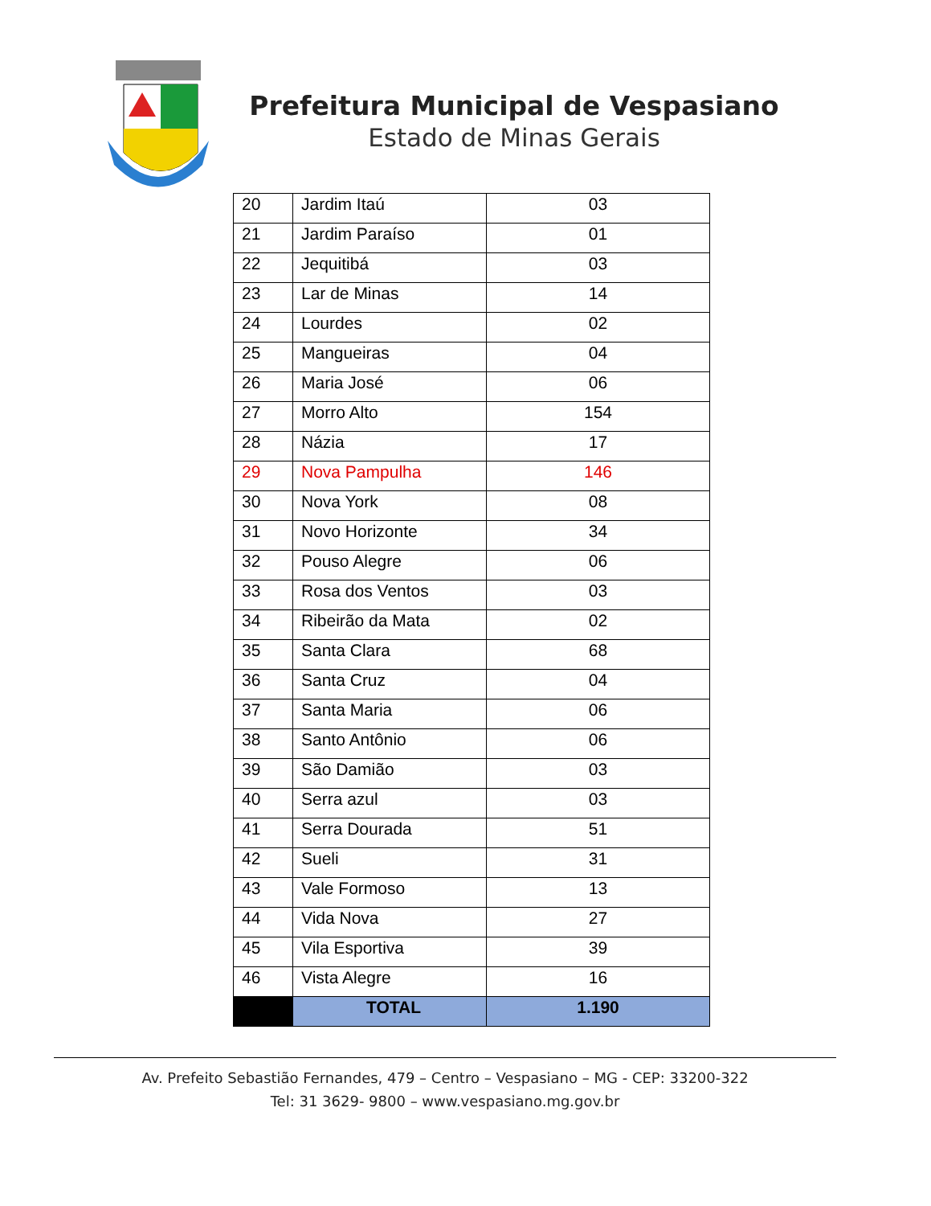Prefeitura Municipal de Vespasiano
Estado de Minas Gerais
| 20 | Jardim Itaú | 03 |
| 21 | Jardim Paraíso | 01 |
| 22 | Jequitibá | 03 |
| 23 | Lar de Minas | 14 |
| 24 | Lourdes | 02 |
| 25 | Mangueiras | 04 |
| 26 | Maria José | 06 |
| 27 | Morro Alto | 154 |
| 28 | Názia | 17 |
| 29 | Nova Pampulha | 146 |
| 30 | Nova York | 08 |
| 31 | Novo Horizonte | 34 |
| 32 | Pouso Alegre | 06 |
| 33 | Rosa dos Ventos | 03 |
| 34 | Ribeirão da Mata | 02 |
| 35 | Santa Clara | 68 |
| 36 | Santa Cruz | 04 |
| 37 | Santa Maria | 06 |
| 38 | Santo Antônio | 06 |
| 39 | São Damião | 03 |
| 40 | Serra azul | 03 |
| 41 | Serra Dourada | 51 |
| 42 | Sueli | 31 |
| 43 | Vale Formoso | 13 |
| 44 | Vida Nova | 27 |
| 45 | Vila Esportiva | 39 |
| 46 | Vista Alegre | 16 |
| | TOTAL | 1.190 |
Av. Prefeito Sebastião Fernandes, 479 – Centro – Vespasiano – MG - CEP: 33200-322
Tel: 31 3629- 9800 – www.vespasiano.mg.gov.br